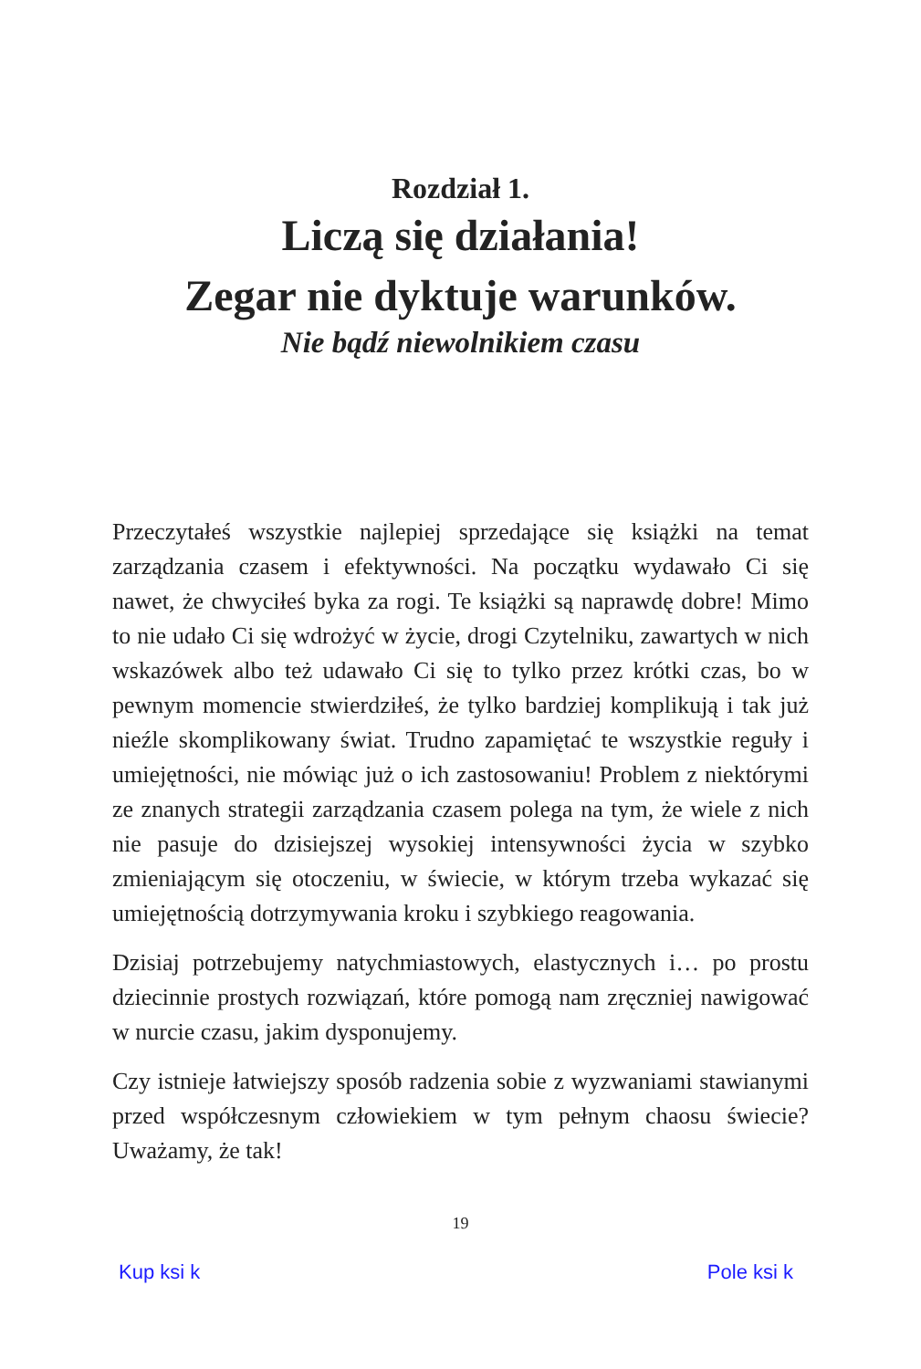Rozdział 1.
Liczą się działania!
Zegar nie dyktuje warunków.
Nie bądź niewolnikiem czasu
Przeczytałeś wszystkie najlepiej sprzedające się książki na temat zarządzania czasem i efektywności. Na początku wydawało Ci się nawet, że chwyciłeś byka za rogi. Te książki są naprawdę dobre! Mimo to nie udało Ci się wdrożyć w życie, drogi Czytelniku, zawartych w nich wskazówek albo też udawało Ci się to tylko przez krótki czas, bo w pewnym momencie stwierdziłeś, że tylko bardziej komplikują i tak już nieźle skomplikowany świat. Trudno zapamiętać te wszystkie reguły i umiejętności, nie mówiąc już o ich zastosowaniu! Problem z niektórymi ze znanych strategii zarządzania czasem polega na tym, że wiele z nich nie pasuje do dzisiejszej wysokiej intensywności życia w szybko zmieniającym się otoczeniu, w świecie, w którym trzeba wykazać się umiejętnością dotrzymywania kroku i szybkiego reagowania.
Dzisiaj potrzebujemy natychmiastowych, elastycznych i… po prostu dziecinnie prostych rozwiązań, które pomogą nam zręczniej nawigować w nurcie czasu, jakim dysponujemy.
Czy istnieje łatwiejszy sposób radzenia sobie z wyzwaniami stawianymi przed współczesnym człowiekiem w tym pełnym chaosu świecie? Uważamy, że tak!
19
Kup ksi k Pole ksi k